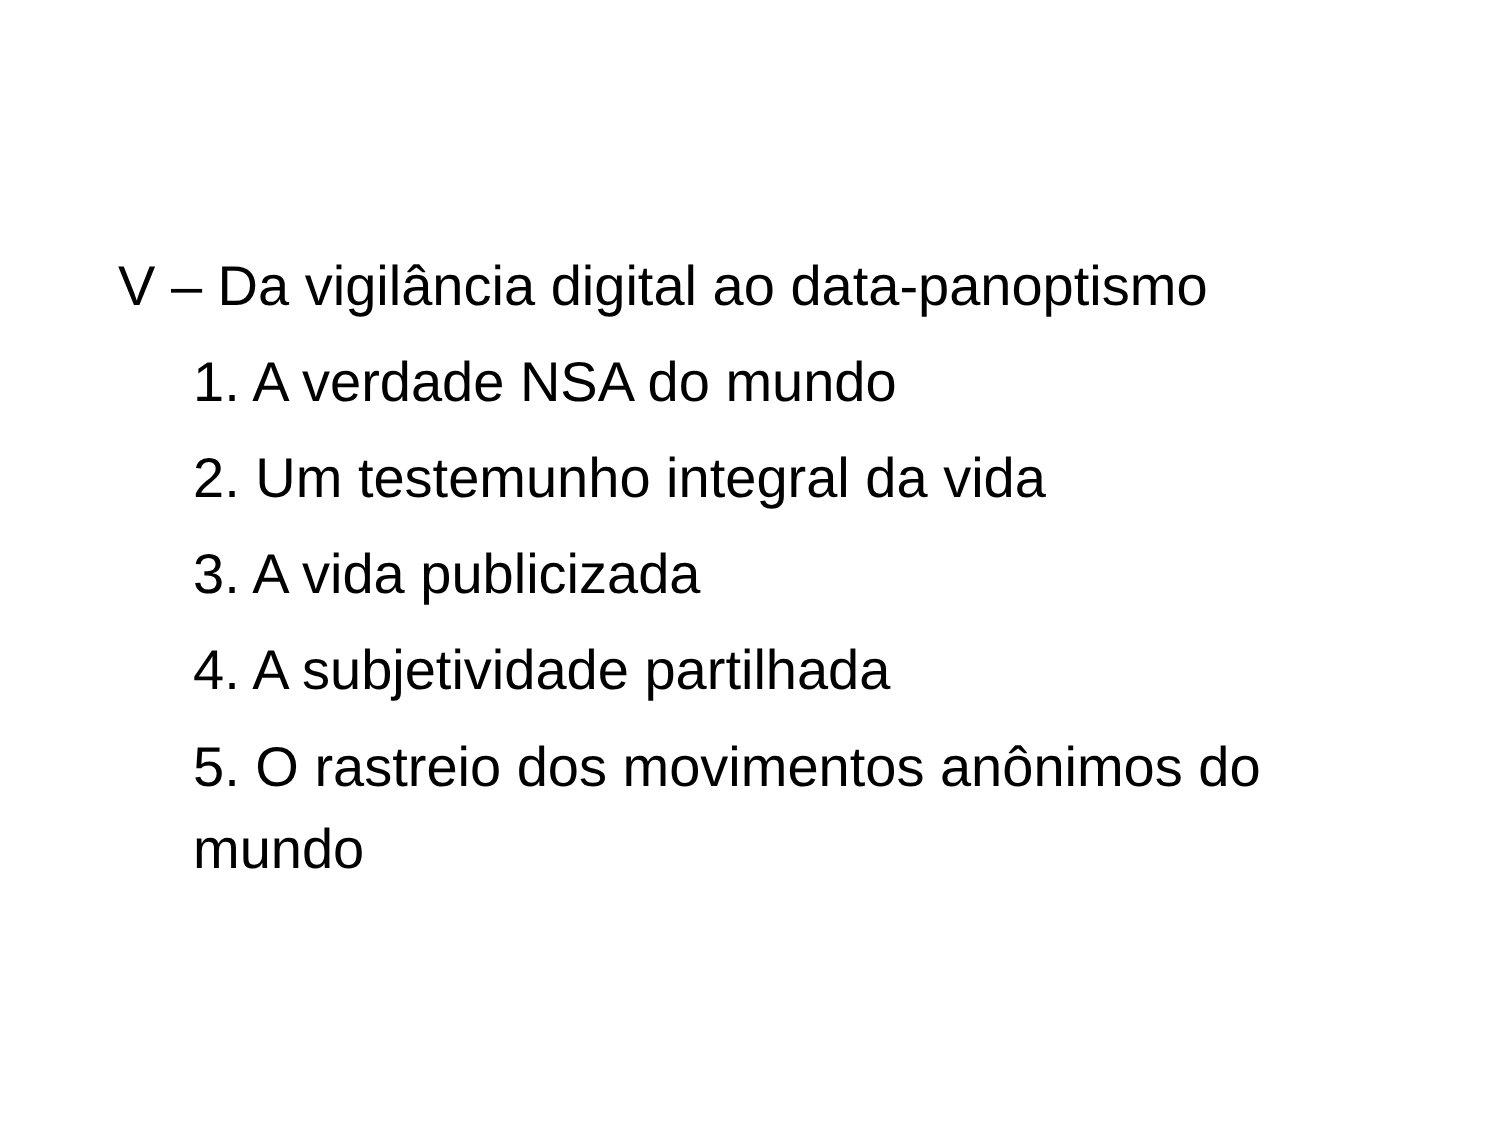V – Da vigilância digital ao data-panoptismo
1. A verdade NSA do mundo
2. Um testemunho integral da vida
3. A vida publicizada
4. A subjetividade partilhada
5. O rastreio dos movimentos anônimos do mundo